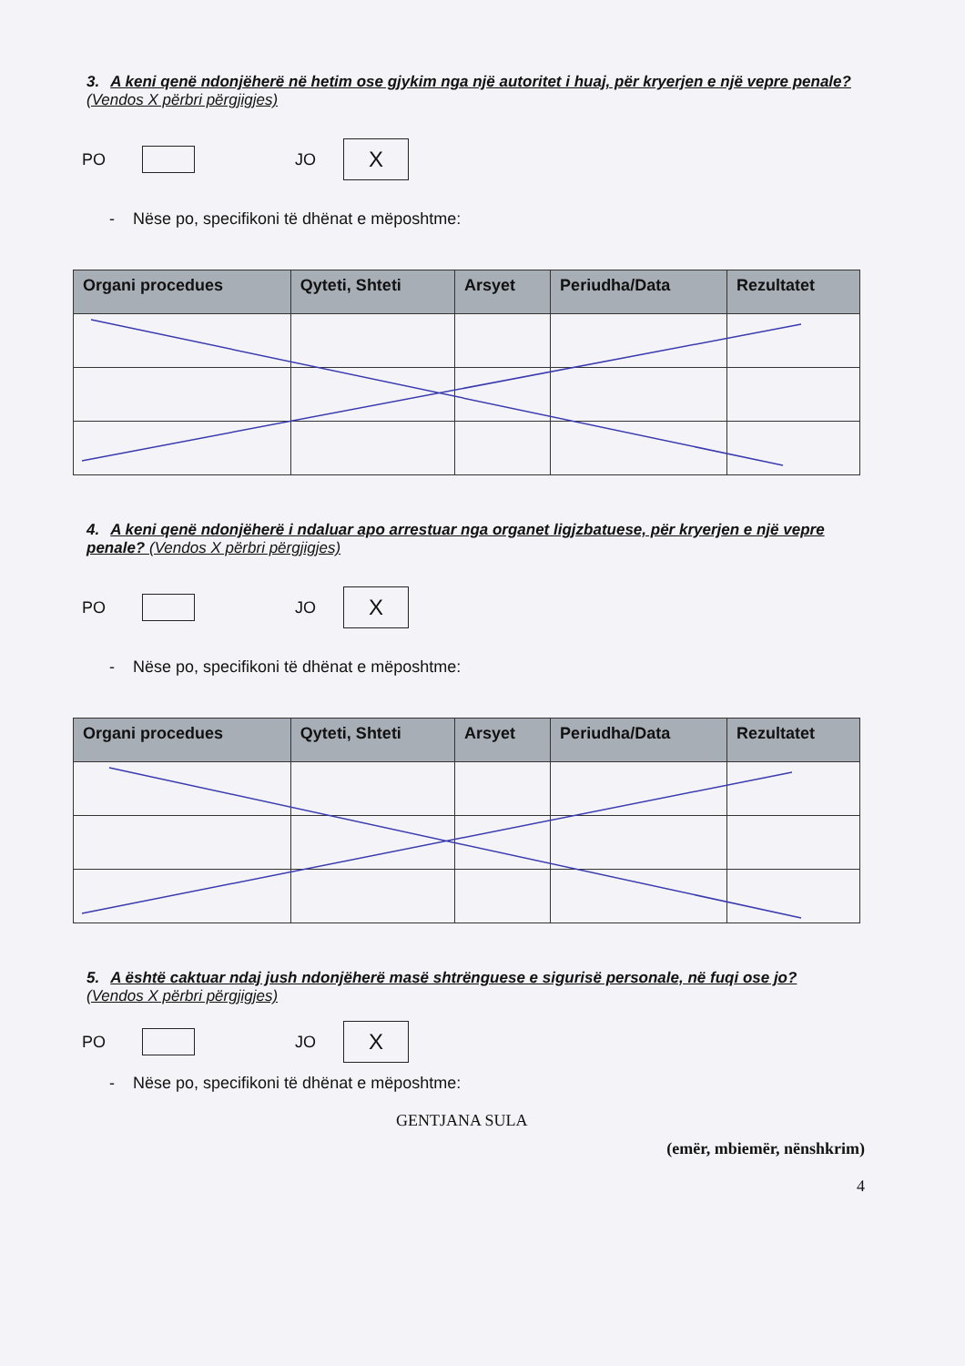3. A keni qenë ndonjëherë në hetim ose gjykim nga një autoritet i huaj, për kryerjen e një vepre penale? (Vendos X përbri përgjigjes)
PO
JO
X
- Nëse po, specifikoni të dhënat e mëposhtme:
| Organi procedues | Qyteti, Shteti | Arsyet | Periudha/Data | Rezultatet |
| --- | --- | --- | --- | --- |
4. A keni qenë ndonjëherë i ndaluar apo arrestuar nga organet ligjzbatuese, për kryerjen e një vepre penale? (Vendos X përbri përgjigjes)
PO
JO
X
- Nëse po, specifikoni të dhënat e mëposhtme:
| Organi procedues | Qyteti, Shteti | Arsyet | Periudha/Data | Rezultatet |
| --- | --- | --- | --- | --- |
5. A është caktuar ndaj jush ndonjëherë masë shtrënguese e sigurisë personale, në fuqi ose jo? (Vendos X përbri përgjigjes)
PO
JO
X
- Nëse po, specifikoni të dhënat e mëposhtme:
GENTJANA SULA
(emër, mbiemër, nënshkrim)
4